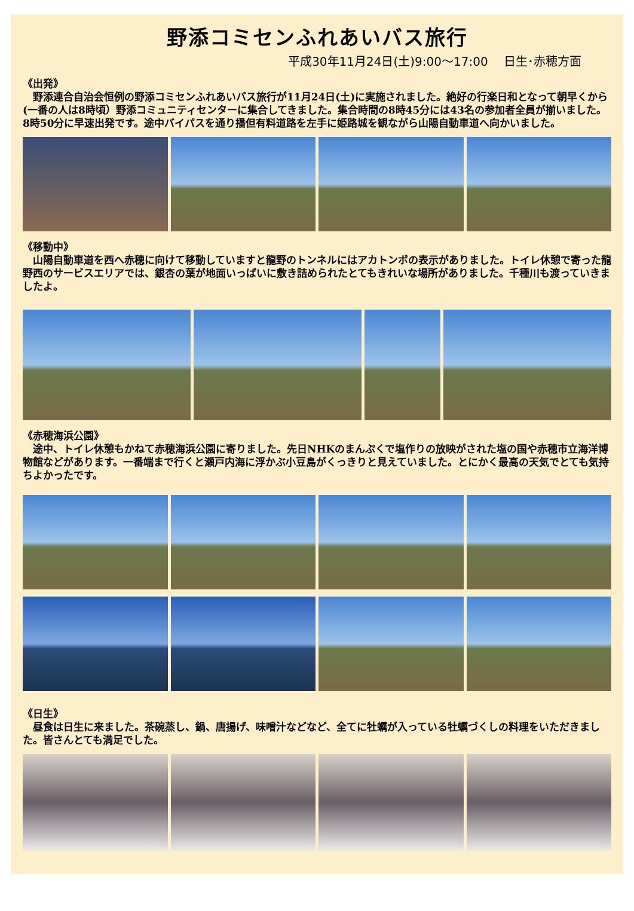野添コミセンふれあいバス旅行
平成30年11月24日(土)9:00～17:00　 日生･赤穂方面
《出発》
　野添連合自治会恒例の野添コミセンふれあいバス旅行が11月24日(土)に実施されました。絶好の行楽日和となって朝早くから(一番の人は8時頃）野添コミュニティセンターに集合してきました。集合時間の8時45分には43名の参加者全員が揃いました。8時50分に早速出発です。途中バイパスを通り播但有料道路を左手に姫路城を観ながら山陽自動車道へ向かいました。
《移動中》
　山陽自動車道を西へ赤穂に向けて移動していますと龍野のトンネルにはアカトンボの表示がありました。トイレ休憩で寄った龍野西のサービスエリアでは、銀杏の葉が地面いっぱいに敷き詰められたとてもきれいな場所がありました。千種川も渡っていきましたよ。
《赤穂海浜公園》
　途中、トイレ休憩もかねて赤穂海浜公園に寄りました。先日NHKのまんぷくで塩作りの放映がされた塩の国や赤穂市立海洋博物館などがあります。一番端まで行くと瀬戸内海に浮かぶ小豆島がくっきりと見えていました。とにかく最高の天気でとても気持ちよかったです。
《日生》
　昼食は日生に来ました。茶碗蒸し、鍋、唐揚げ、味噌汁などなど、全てに牡蠣が入っている牡蠣づくしの料理をいただきました。皆さんとても満足でした。